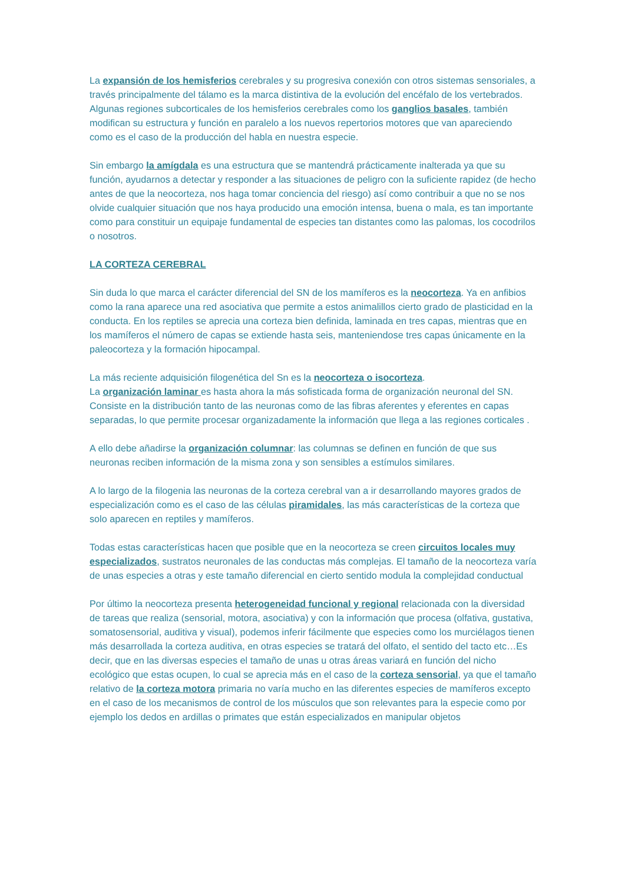La expansión de los hemisferios cerebrales y su progresiva conexión con otros sistemas sensoriales, a través principalmente del tálamo es la marca distintiva de la evolución del encéfalo de los vertebrados.
Algunas regiones subcorticales de los hemisferios cerebrales como los ganglios basales, también modifican su estructura y función en paralelo a los nuevos repertorios motores que van apareciendo como es el caso de la producción del habla en nuestra especie.
Sin embargo la amígdala es una estructura que se mantendrá prácticamente inalterada ya que su función, ayudarnos a detectar y responder a las situaciones de peligro con la suficiente rapidez (de hecho antes de que la neocorteza, nos haga tomar conciencia del riesgo) así como contribuir a que no se nos olvide cualquier situación que nos haya producido una emoción intensa, buena o mala, es tan importante como para constituir un equipaje fundamental de especies tan distantes como las palomas, los cocodrilos o nosotros.
LA CORTEZA CEREBRAL
Sin duda lo que marca el carácter diferencial del SN de los mamíferos es la neocorteza. Ya en anfibios como la rana aparece una red asociativa que permite a estos animalillos cierto grado de plasticidad en la conducta. En los reptiles se aprecia una corteza bien definida, laminada en tres capas, mientras que en los mamíferos el número de capas se extiende hasta seis, manteniendose tres capas únicamente en la paleocorteza y la formación hipocampal.
La más reciente adquisición filogenética del Sn es la neocorteza o isocorteza.
La organización laminar es hasta ahora la más sofisticada forma de organización neuronal del SN. Consiste en la distribución tanto de las neuronas como de las fibras aferentes y eferentes en capas separadas, lo que permite procesar organizadamente la información que llega a las regiones corticales .
A ello debe añadirse la organización columnar: las columnas se definen en función de que sus neuronas reciben información de la misma zona y son sensibles a estímulos similares.
A lo largo de la filogenia las neuronas de la corteza cerebral van a ir desarrollando mayores grados de especialización como es el caso de las células piramidales, las más características de la corteza que solo aparecen en reptiles y mamíferos.
Todas estas características hacen que posible que en la neocorteza se creen circuitos locales muy especializados, sustratos neuronales de las conductas más complejas. El tamaño de la neocorteza varía de unas especies a otras y este tamaño diferencial en cierto sentido modula la complejidad conductual
Por último la neocorteza presenta heterogeneidad funcional y regional relacionada con la diversidad de tareas que realiza (sensorial, motora, asociativa) y con la información que procesa (olfativa, gustativa, somatosensorial, auditiva y visual), podemos inferir fácilmente que especies como los murciélagos tienen más desarrollada la corteza auditiva, en otras especies se tratará del olfato, el sentido del tacto etc…Es decir, que en las diversas especies el tamaño de unas u otras áreas variará en función del nicho ecológico que estas ocupen, lo cual se aprecia más en el caso de la corteza sensorial, ya que el tamaño relativo de la corteza motora primaria no varía mucho en las diferentes especies de mamíferos excepto en el caso de los mecanismos de control de los músculos que son relevantes para la especie como por ejemplo los dedos en ardillas o primates que están especializados en manipular objetos